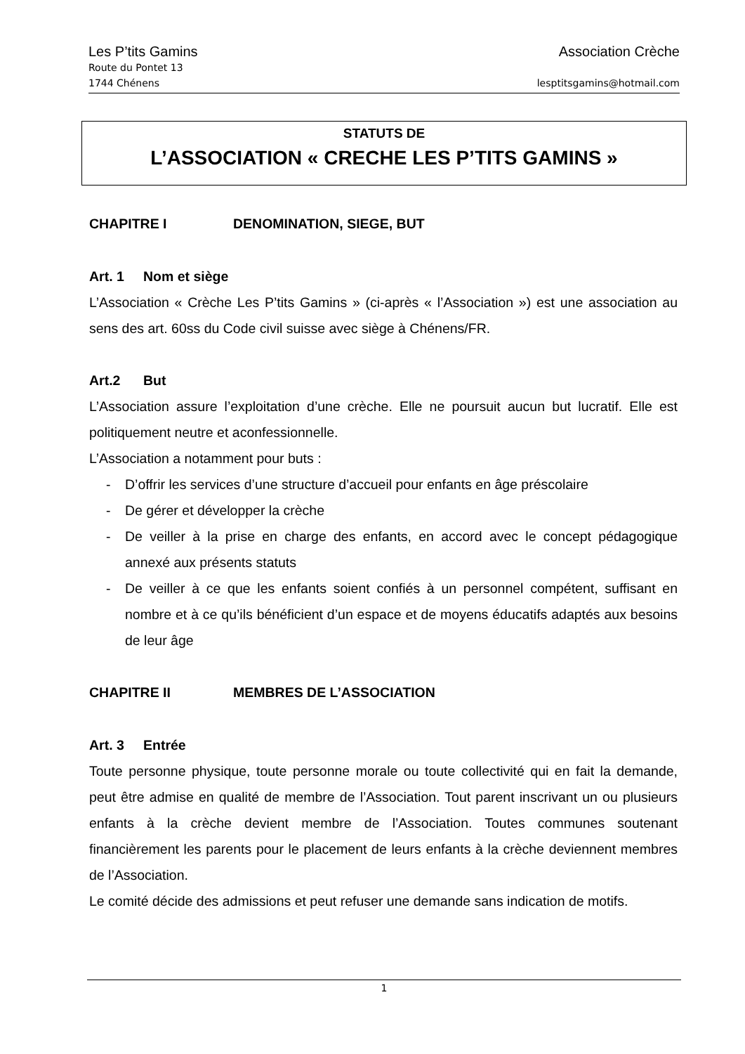Les P’tits Gamins Association Crèche
Route du Pontet 13
1744 Chénens lesptitsgamins@hotmail.com
STATUTS DE
L’ASSOCIATION « CRECHE LES P’TITS GAMINS »
CHAPITRE I DENOMINATION, SIEGE, BUT
Art. 1 Nom et siège
L’Association « Crèche Les P’tits Gamins » (ci-après « l’Association ») est une association au sens des art. 60ss du Code civil suisse avec siège à Chénens/FR.
Art.2 But
L’Association assure l’exploitation d’une crèche. Elle ne poursuit aucun but lucratif. Elle est politiquement neutre et aconfessionnelle.
L’Association a notamment pour buts :
- D’offrir les services d’une structure d’accueil pour enfants en âge préscolaire
- De gérer et développer la crèche
- De veiller à la prise en charge des enfants, en accord avec le concept pédagogique annexé aux présents statuts
- De veiller à ce que les enfants soient confiés à un personnel compétent, suffisant en nombre et à ce qu’ils bénéficient d’un espace et de moyens éducatifs adaptés aux besoins de leur âge
CHAPITRE II MEMBRES DE L’ASSOCIATION
Art. 3 Entrée
Toute personne physique, toute personne morale ou toute collectivité qui en fait la demande, peut être admise en qualité de membre de l’Association. Tout parent inscrivant un ou plusieurs enfants à la crèche devient membre de l’Association. Toutes communes soutenant financièrement les parents pour le placement de leurs enfants à la crèche deviennent membres de l’Association.
Le comité décide des admissions et peut refuser une demande sans indication de motifs.
1